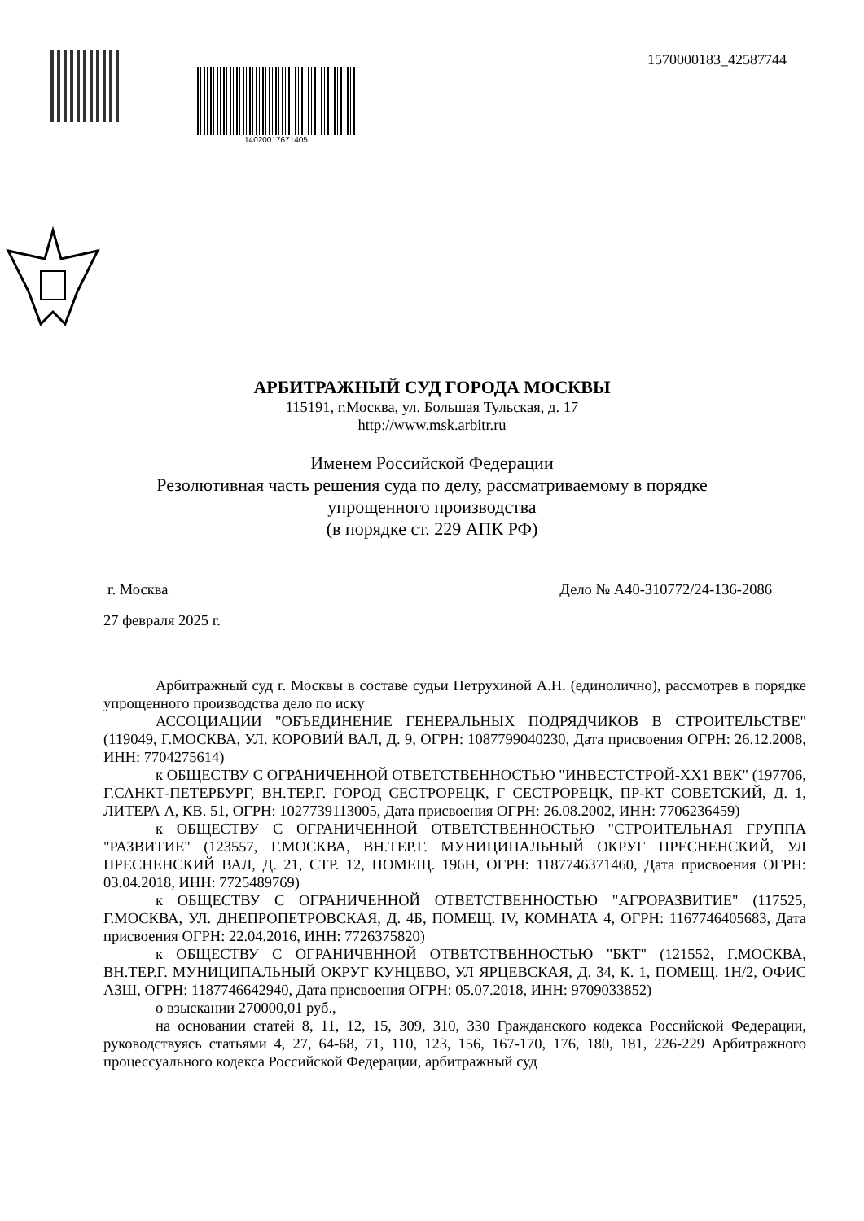14020017671405
1570000183_42587744
АРБИТРАЖНЫЙ СУД ГОРОДА МОСКВЫ
115191, г.Москва, ул. Большая Тульская, д. 17
http://www.msk.arbitr.ru
Именем Российской Федерации
Резолютивная часть решения суда по делу, рассматриваемому в порядке
упрощенного производства
(в порядке ст. 229 АПК РФ)
г. Москва Дело № А40-310772/24-136-2086
27 февраля 2025 г.
Арбитражный суд г. Москвы в составе судьи Петрухиной А.Н. (единолично), рассмотрев в порядке упрощенного производства дело по иску
АССОЦИАЦИИ "ОБЪЕДИНЕНИЕ ГЕНЕРАЛЬНЫХ ПОДРЯДЧИКОВ В СТРОИТЕЛЬСТВЕ" (119049, Г.МОСКВА, УЛ. КОРОВИЙ ВАЛ, Д. 9, ОГРН: 1087799040230, Дата присвоения ОГРН: 26.12.2008, ИНН: 7704275614)
к ОБЩЕСТВУ С ОГРАНИЧЕННОЙ ОТВЕТСТВЕННОСТЬЮ "ИНВЕСТСТРОЙ-ХХ1 ВЕК" (197706, Г.САНКТ-ПЕТЕРБУРГ, ВН.ТЕР.Г. ГОРОД СЕСТРОРЕЦК, Г СЕСТРОРЕЦК, ПР-КТ СОВЕТСКИЙ, Д. 1, ЛИТЕРА А, КВ. 51, ОГРН: 1027739113005, Дата присвоения ОГРН: 26.08.2002, ИНН: 7706236459)
к ОБЩЕСТВУ С ОГРАНИЧЕННОЙ ОТВЕТСТВЕННОСТЬЮ "СТРОИТЕЛЬНАЯ ГРУППА "РАЗВИТИЕ" (123557, Г.МОСКВА, ВН.ТЕР.Г. МУНИЦИПАЛЬНЫЙ ОКРУГ ПРЕСНЕНСКИЙ, УЛ ПРЕСНЕНСКИЙ ВАЛ, Д. 21, СТР. 12, ПОМЕЩ. 196Н, ОГРН: 1187746371460, Дата присвоения ОГРН: 03.04.2018, ИНН: 7725489769)
к ОБЩЕСТВУ С ОГРАНИЧЕННОЙ ОТВЕТСТВЕННОСТЬЮ "АГРОРАЗВИТИЕ" (117525, Г.МОСКВА, УЛ. ДНЕПРОПЕТРОВСКАЯ, Д. 4Б, ПОМЕЩ. IV, КОМНАТА 4, ОГРН: 1167746405683, Дата присвоения ОГРН: 22.04.2016, ИНН: 7726375820)
к ОБЩЕСТВУ С ОГРАНИЧЕННОЙ ОТВЕТСТВЕННОСТЬЮ "БКТ" (121552, Г.МОСКВА, ВН.ТЕР.Г. МУНИЦИПАЛЬНЫЙ ОКРУГ КУНЦЕВО, УЛ ЯРЦЕВСКАЯ, Д. 34, К. 1, ПОМЕЩ. 1Н/2, ОФИС А3Ш, ОГРН: 1187746642940, Дата присвоения ОГРН: 05.07.2018, ИНН: 9709033852)
о взыскании 270000,01 руб.,
на основании статей 8, 11, 12, 15, 309, 310, 330 Гражданского кодекса Российской Федерации, руководствуясь статьями 4, 27, 64-68, 71, 110, 123, 156, 167-170, 176, 180, 181, 226-229 Арбитражного процессуального кодекса Российской Федерации, арбитражный суд